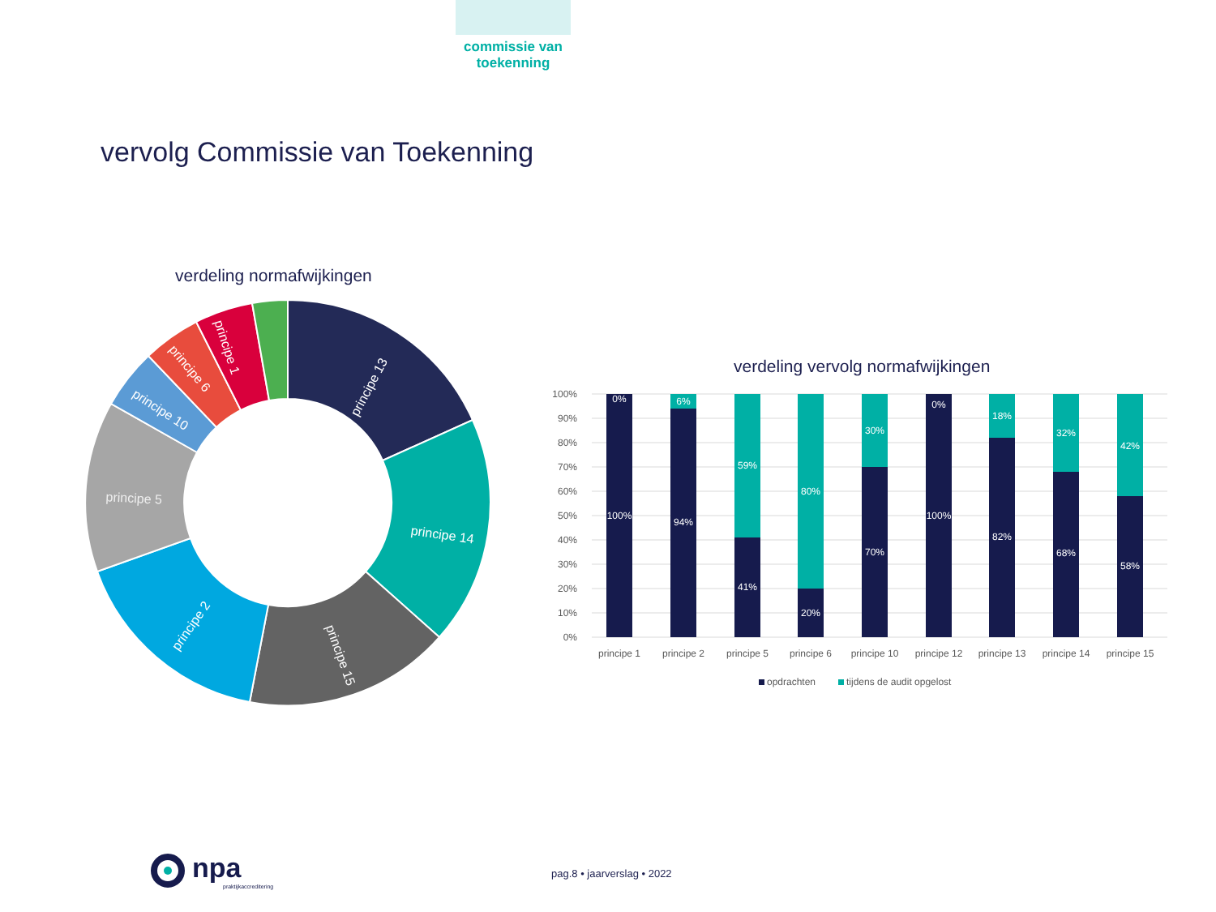commissie van
toekenning
vervolg Commissie van Toekenning
verdeling normafwijkingen
principe 13
principe 14
principe 15
principe 2
principe 5
principe 10
principe 6
principe 1
verdeling vervolg normafwijkingen
100%
90%
80%
70%
60%
50%
40%
30%
20%
10%
0%
0%
100%
6%
94%
59%
41%
80%
20%
30%
70%
0%
100%
18%
82%
32%
68%
42%
58%
principe 1
principe 2
principe 5
principe 6
principe 10
principe 12
principe 13
principe 14
principe 15
opdrachten
tijdens de audit opgelost
npa
praktijkaccreditering
pag.8 • jaarverslag • 2022